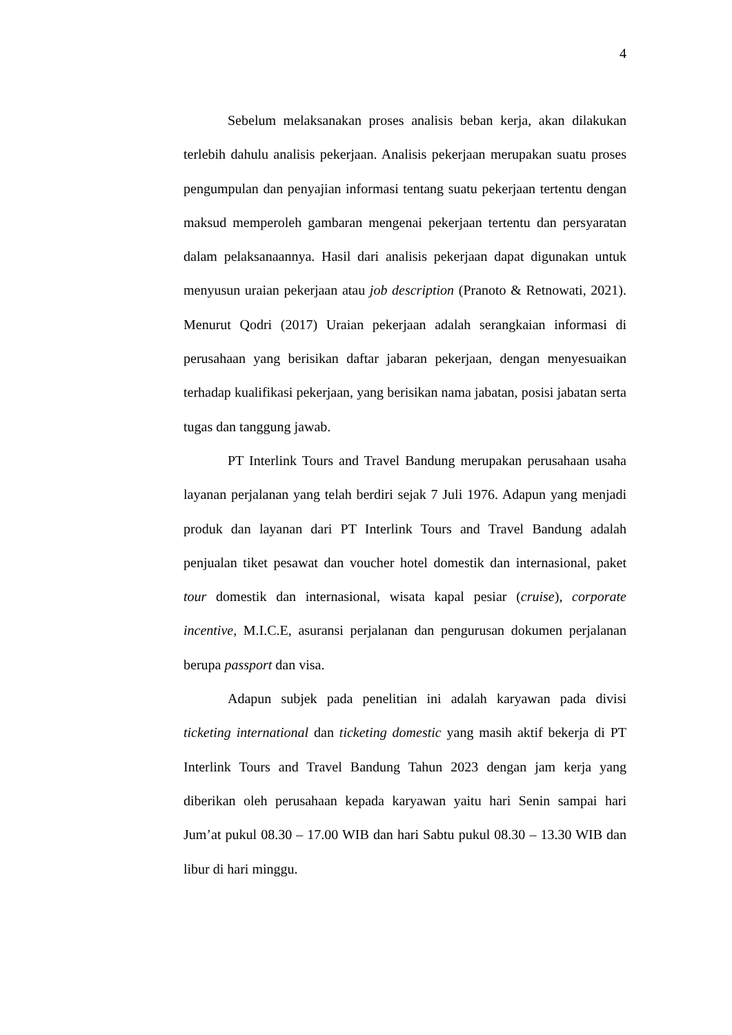4
Sebelum melaksanakan proses analisis beban kerja, akan dilakukan terlebih dahulu analisis pekerjaan. Analisis pekerjaan merupakan suatu proses pengumpulan dan penyajian informasi tentang suatu pekerjaan tertentu dengan maksud memperoleh gambaran mengenai pekerjaan tertentu dan persyaratan dalam pelaksanaannya. Hasil dari analisis pekerjaan dapat digunakan untuk menyusun uraian pekerjaan atau job description (Pranoto & Retnowati, 2021). Menurut Qodri (2017) Uraian pekerjaan adalah serangkaian informasi di perusahaan yang berisikan daftar jabaran pekerjaan, dengan menyesuaikan terhadap kualifikasi pekerjaan, yang berisikan nama jabatan, posisi jabatan serta tugas dan tanggung jawab.
PT Interlink Tours and Travel Bandung merupakan perusahaan usaha layanan perjalanan yang telah berdiri sejak 7 Juli 1976. Adapun yang menjadi produk dan layanan dari PT Interlink Tours and Travel Bandung adalah penjualan tiket pesawat dan voucher hotel domestik dan internasional, paket tour domestik dan internasional, wisata kapal pesiar (cruise), corporate incentive, M.I.C.E, asuransi perjalanan dan pengurusan dokumen perjalanan berupa passport dan visa.
Adapun subjek pada penelitian ini adalah karyawan pada divisi ticketing international dan ticketing domestic yang masih aktif bekerja di PT Interlink Tours and Travel Bandung Tahun 2023 dengan jam kerja yang diberikan oleh perusahaan kepada karyawan yaitu hari Senin sampai hari Jum’at pukul 08.30 – 17.00 WIB dan hari Sabtu pukul 08.30 – 13.30 WIB dan libur di hari minggu.